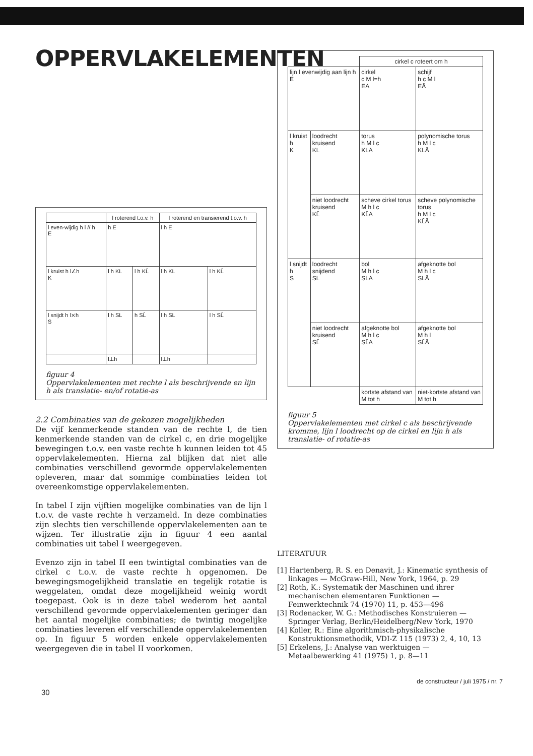OPPERVLAKELEMENTEN
| | l roterend t.o.v. h | | l roterend en transierend t.o.v. h | |
| --- | --- | --- | --- | --- |
| l even-wijdig h l // h E | h E | | l h E | |
| l kruist h l∠h K | l h KL | l h KL̄ | l h KL | l h KL̄ |
| l snijdt h l⨯h S | l h SL | h SL̄ | l h SL | l h SL̄ |
| | l⊥h | | l⊥h | |
figuur 4
Oppervlakelementen met rechte l als beschrijvende en lijn h als translatie- en/of rotatie-as
2.2 Combinaties van de gekozen mogelijkheden
De vijf kenmerkende standen van de rechte l, de tien kenmerkende standen van de cirkel c, en drie mogelijke bewegingen t.o.v. een vaste rechte h kunnen leiden tot 45 oppervlakelementen. Hierna zal blijken dat niet alle combinaties verschillend gevormde oppervlakelementen opleveren, maar dat sommige combinaties leiden tot overeenkomstige oppervlakelementen.
In tabel I zijn vijftien mogelijke combinaties van de lijn l t.o.v. de vaste rechte h verzameld. In deze combinaties zijn slechts tien verschillende oppervlakelementen aan te wijzen. Ter illustratie zijn in figuur 4 een aantal combinaties uit tabel I weergegeven.
Evenzo zijn in tabel II een twintigtal combinaties van de cirkel c t.o.v. de vaste rechte h opgenomen. De bewegingsmogelijkheid translatie en tegelijk rotatie is weggelaten, omdat deze mogelijkheid weinig wordt toegepast. Ook is in deze tabel wederom het aantal verschillend gevormde oppervlakelementen geringer dan het aantal mogelijke combinaties; de twintig mogelijke combinaties leveren elf verschillende oppervlakelementen op. In figuur 5 worden enkele oppervlakelementen weergegeven die in tabel II voorkomen.
| | | cirkel c roteert om h | |
| lijn l evenwijdig aan lijn h E | | cirkel c M l=h EA | schijf h c M l EĀ |
| l kruist h K | loodrecht kruisend KL | torus h M l c KLA | polynomische torus h M l c KLĀ |
| | niet loodrecht kruisend KL̄ | scheve cirkel torus M h l c KL̄A | scheve polynomische torus h M l c KL̄Ā |
| l snijdt h S | loodrecht snijdend SL | bol M h l c SLA | afgeknotte bol M h l c SLĀ |
| | niet loodrecht kruisend SL̄ | afgeknotte bol M h l c SL̄A | afgeknotte bol M h l SL̄Ā |
| | | kortste afstand van M tot h | niet-kortste afstand van M tot h |
figuur 5
Oppervlakelementen met cirkel c als beschrijvende kromme, lijn l loodrecht op de cirkel en lijn h als translatie- of rotatie-as
LITERATUUR
[1] Hartenberg, R. S. en Denavit, J.: Kinematic synthesis of linkages — McGraw-Hill, New York, 1964, p. 29
[2] Roth, K.: Systematik der Maschinen und ihrer mechanischen elementaren Funktionen — Feinwerktechnik 74 (1970) 11, p. 453—496
[3] Rodenacker, W. G.: Methodisches Konstruieren — Springer Verlag, Berlin/Heidelberg/New York, 1970
[4] Koller, R.: Eine algorithmisch-physikalische Konstruktionsmethodik, VDI-Z 115 (1973) 2, 4, 10, 13
[5] Erkelens, J.: Analyse van werktuigen — Metaalbewerking 41 (1975) 1, p. 8—11
30 de constructeur / juli 1975 / nr. 7